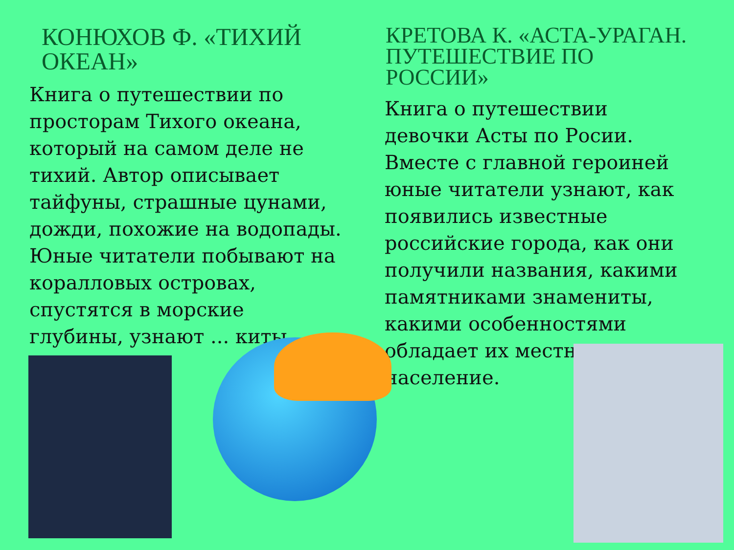КОНЮХОВ Ф. «ТИХИЙ ОКЕАН»
Книга о путешествии по просторам Тихого океана, который на самом деле не тихий. Автор описывает тайфуны, страшные цунами, дожди, похожие на водопады. Юные читатели побывают на коралловых островах, спустятся в морские глубины, узнают ... киты
КРЕТОВА К. «АСТА-УРАГАН. ПУТЕШЕСТВИЕ ПО РОССИИ»
Книга о путешествии девочки Асты по Росии. Вместе с главной героиней юные читатели узнают, как появились известные российские города, как они получили названия, какими памятниками знамениты, какими особенностями обладает их местное население.